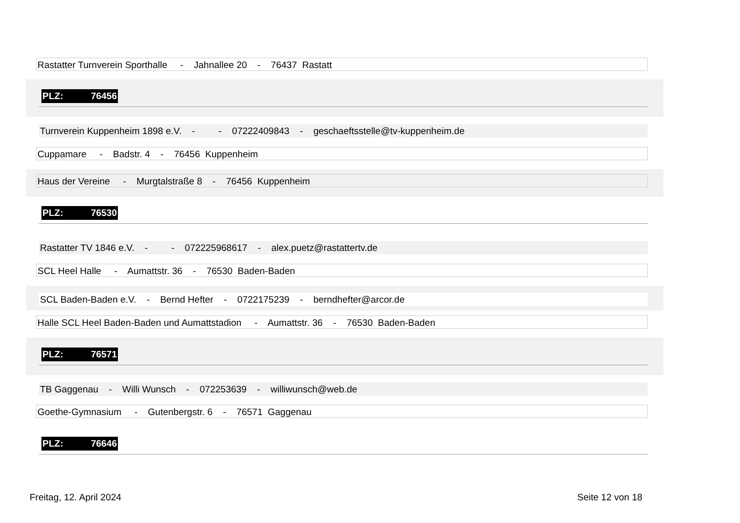Rastatter Turnverein Sporthalle - Jahnallee 20 - 76437 Rastatt
PLZ: 76456
Turnverein Kuppenheim 1898 e.V. - - 07222409843 - geschaeftsstelle@tv-kuppenheim.de
Cuppamare - Badstr. 4 - 76456 Kuppenheim
Haus der Vereine - Murgtalstraße 8 - 76456 Kuppenheim
PLZ: 76530
Rastatter TV 1846 e.V. - - 072225968617 - alex.puetz@rastattertv.de
SCL Heel Halle - Aumattstr. 36 - 76530 Baden-Baden
SCL Baden-Baden e.V. - Bernd Hefter - 0722175239 - berndhefter@arcor.de
Halle SCL Heel Baden-Baden und Aumattstadion - Aumattstr. 36 - 76530 Baden-Baden
PLZ: 76571
TB Gaggenau - Willi Wunsch - 072253639 - williwunsch@web.de
Goethe-Gymnasium - Gutenbergstr. 6 - 76571 Gaggenau
PLZ: 76646
Freitag, 12. April 2024 Seite 12 von 18